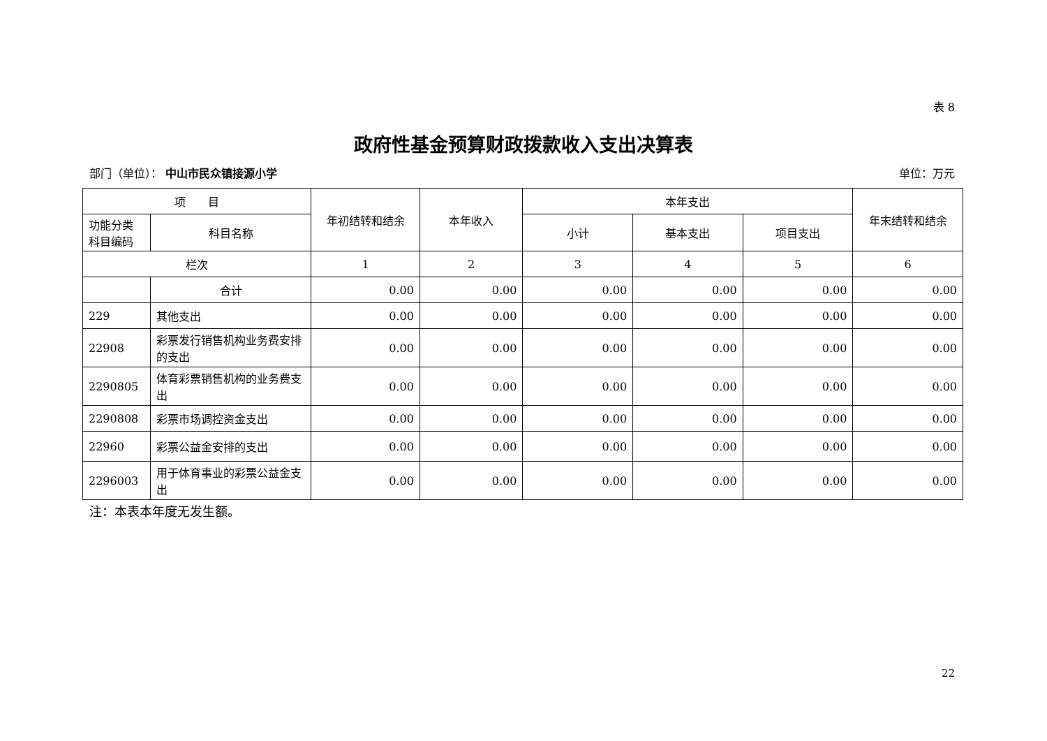表 8
政府性基金预算财政拨款收入支出决算表
部门（单位）： 中山市民众镇接源小学 单位：万元
| 项 目 | | 年初结转和结余 | 本年收入 | 本年支出 | | | 年末结转和结余 |
| --- | --- | --- | --- | --- | --- | --- | --- |
| 功能分类 科目编码 | 科目名称 | | | 小计 | 基本支出 | 项目支出 | |
| 栏次 | | 1 | 2 | 3 | 4 | 5 | 6 |
| | 合计 | 0.00 | 0.00 | 0.00 | 0.00 | 0.00 | 0.00 |
| 229 | 其他支出 | 0.00 | 0.00 | 0.00 | 0.00 | 0.00 | 0.00 |
| 22908 | 彩票发行销售机构业务费安排的支出 | 0.00 | 0.00 | 0.00 | 0.00 | 0.00 | 0.00 |
| 2290805 | 体育彩票销售机构的业务费支出 | 0.00 | 0.00 | 0.00 | 0.00 | 0.00 | 0.00 |
| 2290808 | 彩票市场调控资金支出 | 0.00 | 0.00 | 0.00 | 0.00 | 0.00 | 0.00 |
| 22960 | 彩票公益金安排的支出 | 0.00 | 0.00 | 0.00 | 0.00 | 0.00 | 0.00 |
| 2296003 | 用于体育事业的彩票公益金支出 | 0.00 | 0.00 | 0.00 | 0.00 | 0.00 | 0.00 |
注：本表本年度无发生额。
22